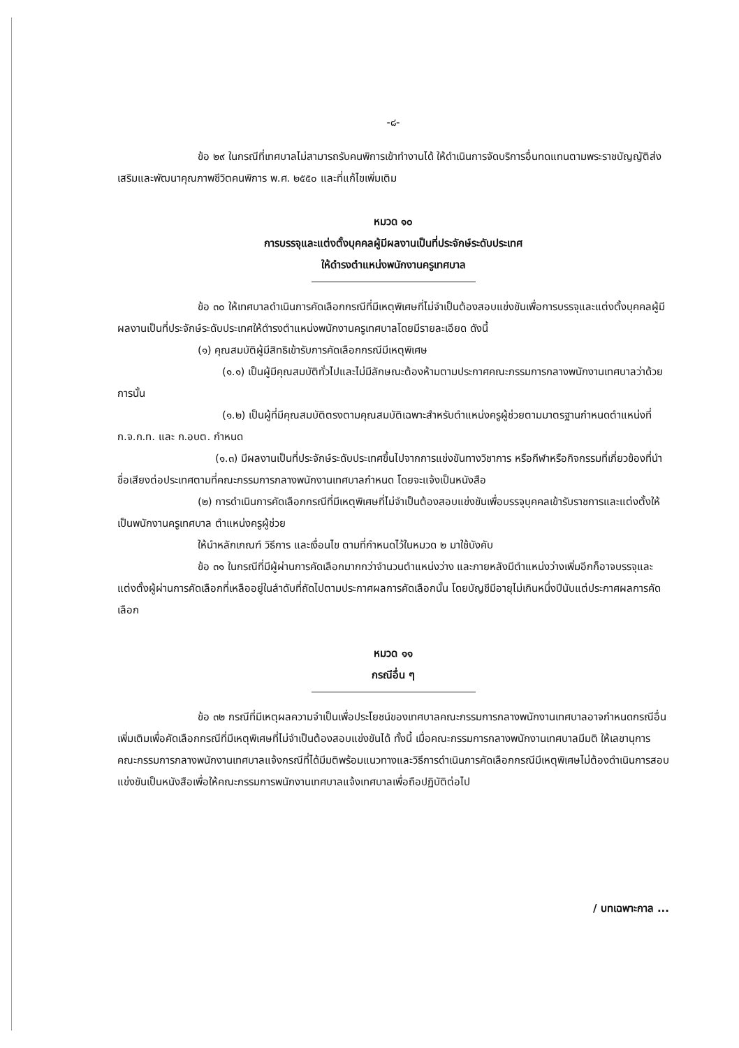-๘-
ข้อ ๒๙ ในกรณีที่เทศบาลไม่สามารถรับคนพิการเข้าทำงานได้ ให้ดำเนินการจัดบริการอื่นทดแทนตามพระราชบัญญัติส่งเสริมและพัฒนาคุณภาพชีวิตคนพิการ พ.ศ. ๒๕๕๐ และที่แก้ไขเพิ่มเติม
หมวด ๑๐
การบรรจุและแต่งตั้งบุคคลผู้มีผลงานเป็นที่ประจักษ์ระดับประเทศ
ให้ดำรงตำแหน่งพนักงานครูเทศบาล
ข้อ ๓๐ ให้เทศบาลดำเนินการคัดเลือกกรณีที่มีเหตุพิเศษที่ไม่จำเป็นต้องสอบแข่งขันเพื่อการบรรจุและแต่งตั้งบุคคลผู้มีผลงานเป็นที่ประจักษ์ระดับประเทศให้ดำรงตำแหน่งพนักงานครูเทศบาลโดยมีรายละเอียด ดังนี้
(๑) คุณสมบัติผู้มีสิทธิเข้ารับการคัดเลือกกรณีมีเหตุพิเศษ
(๑.๑) เป็นผู้มีคุณสมบัติทั่วไปและไม่มีลักษณะต้องห้ามตามประกาศคณะกรรมการกลางพนักงานเทศบาลว่าด้วยการนั้น
(๑.๒) เป็นผู้ที่มีคุณสมบัติตรงตามคุณสมบัติเฉพาะสำหรับตำแหน่งครูผู้ช่วยตามมาตรฐานกำหนดตำแหน่งที่ก.จ.ก.ท. และ ก.อบต. กำหนด
(๑.๓) มีผลงานเป็นที่ประจักษ์ระดับประเทศขึ้นไปจากการแข่งขันทางวิชาการ หรือกีฬาหรือกิจกรรมที่เกี่ยวข้องที่นำชื่อเสียงต่อประเทศตามที่คณะกรรมการกลางพนักงานเทศบาลกำหนด โดยจะแจ้งเป็นหนังสือ
(๒) การดำเนินการคัดเลือกกรณีที่มีเหตุพิเศษที่ไม่จำเป็นต้องสอบแข่งขันเพื่อบรรจุบุคคลเข้ารับราชการและแต่งตั้งให้เป็นพนักงานครูเทศบาล ตำแหน่งครูผู้ช่วย
ให้นำหลักเกณฑ์ วิธีการ และเงื่อนไข ตามที่กำหนดไว้ในหมวด ๒ มาใช้บังคับ
ข้อ ๓๑ ในกรณีที่มีผู้ผ่านการคัดเลือกมากกว่าจำนวนตำแหน่งว่าง และภายหลังมีตำแหน่งว่างเพิ่มอีกก็อาจบรรจุและแต่งตั้งผู้ผ่านการคัดเลือกที่เหลืออยู่ในลำดับที่ถัดไปตามประกาศผลการคัดเลือกนั้น โดยบัญชีมีอายุไม่เกินหนึ่งปีนับแต่ประกาศผลการคัดเลือก
หมวด ๑๑
กรณีอื่น ๆ
ข้อ ๓๒ กรณีที่มีเหตุผลความจำเป็นเพื่อประโยชน์ของเทศบาลคณะกรรมการกลางพนักงานเทศบาลอาจกำหนดกรณีอื่นเพิ่มเติมเพื่อคัดเลือกกรณีที่มีเหตุพิเศษที่ไม่จำเป็นต้องสอบแข่งขันได้ ทั้งนี้ เมื่อคณะกรรมการกลางพนักงานเทศบาลมีมติ ให้เลขานุการคณะกรรมการกลางพนักงานเทศบาลแจ้งกรณีที่ได้มีมติพร้อมแนวทางและวิธีการดำเนินการคัดเลือกกรณีมีเหตุพิเศษไม่ต้องดำเนินการสอบแข่งขันเป็นหนังสือเพื่อให้คณะกรรมการพนักงานเทศบาลแจ้งเทศบาลเพื่อถือปฏิบัติต่อไป
/ บทเฉพาะกาล ...